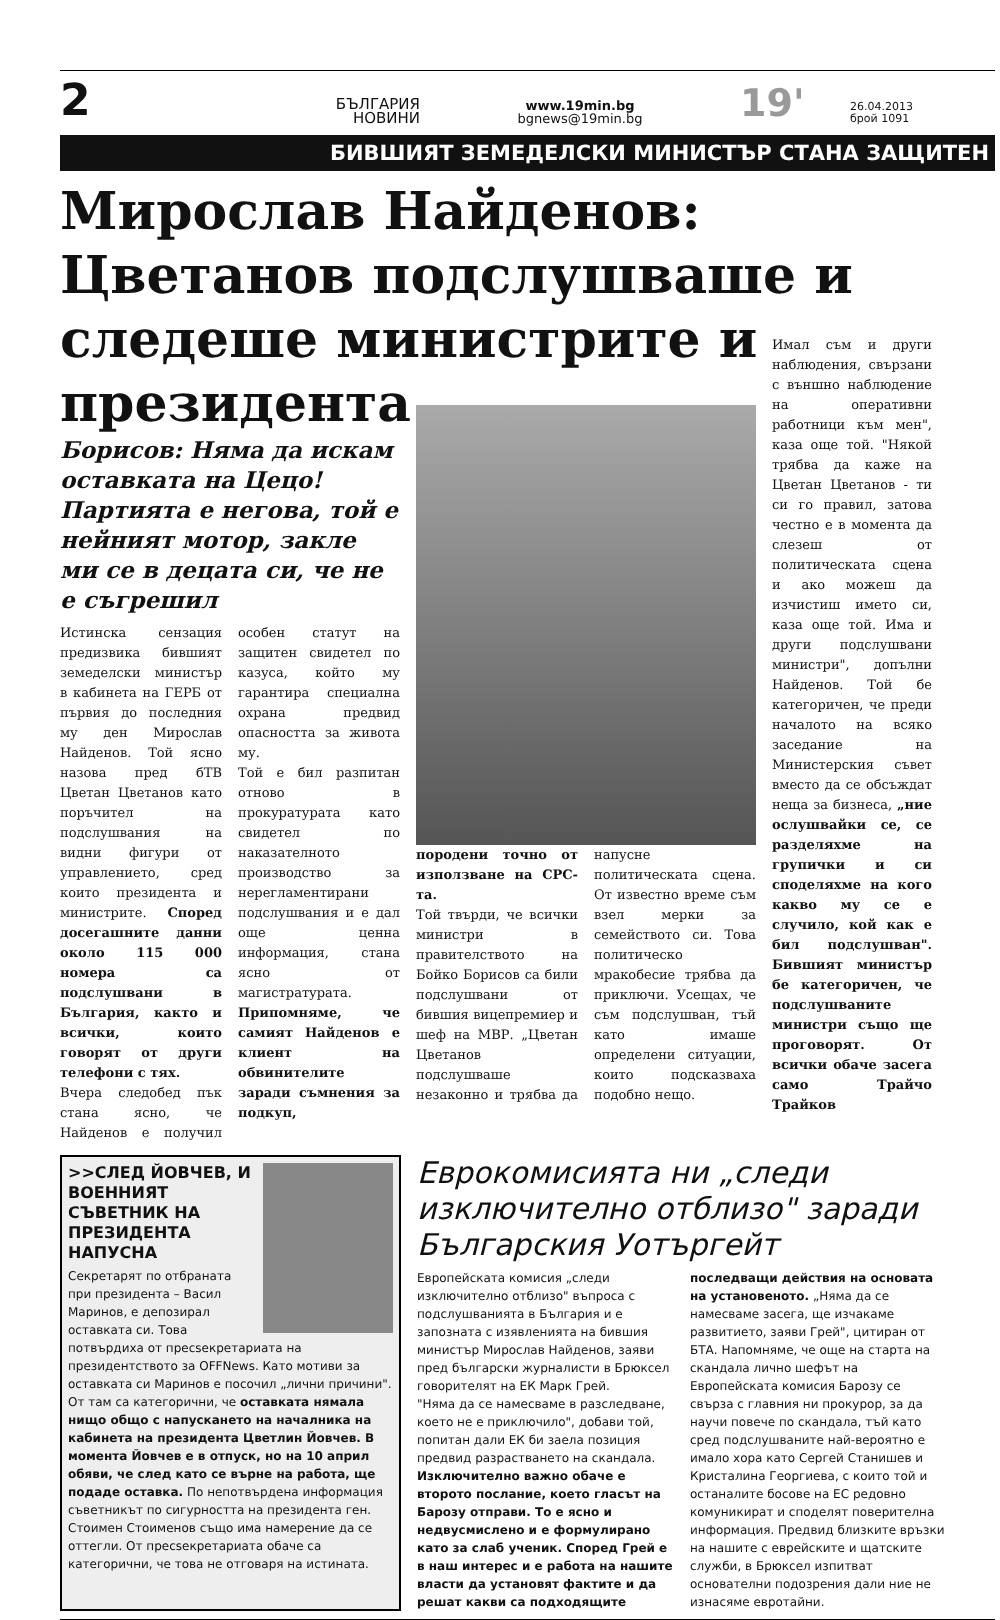2
БЪЛГАРИЯ
НОВИНИ
www.19min.bg
bgnews@19min.bg
19'
26.04.2013
брой 1091
БИВШИЯТ ЗЕМЕДЕЛСКИ МИНИСТЪР СТАНА ЗАЩИТЕН
Мирослав Найденов: Цветанов подслушваше и следеше министрите и президента
Борисов: Няма да искам оставката на Цецо! Партията е негова, той е нейният мотор, закле ми се в децата си, че не е съгрешил
Истинска сензация предизвика бившият земеделски министър в кабинета на ГЕРБ от първия до последния му ден Мирослав Найденов. Той ясно назова пред бТВ Цветан Цветанов като поръчител на подслушвания на видни фигури от управлението, сред които президента и министрите. Според досегашните данни около 115 000 номера са подслушвани в България, както и всички, които говорят от други телефони с тях.
Вчера следобед пък стана ясно, че Найденов е получил особен статут на защитен свидетел по казуса, който му гарантира специална охрана предвид опасността за живота му.
Той е бил разпитан отново в прокуратурата като свидетел по наказателното производство за нерегламентирани подслушвания и е дал още ценна информация, стана ясно от магистратурата. Припомняме, че самият Найденов е клиент на обвинителите заради съмнения за подкуп,
породени точно от използване на СРС-та.
Той твърди, че всички министри в правителството на Бойко Борисов са били подслушвани от бившия вицепремиер и шеф на МВР. „Цветан Цветанов подслушваше незаконно и трябва да напусне политическата сцена. От известно време съм взел мерки за семейството си. Това политическо мракобесие трябва да приключи. Усещах, че съм подслушван, тъй като имаше определени ситуации, които подсказваха подобно нещо.
Имал съм и други наблюдения, свързани с външно наблюдение на оперативни работници към мен", каза още той. "Някой трябва да каже на Цветан Цветанов - ти си го правил, затова честно е в момента да слезеш от политическата сцена и ако можеш да изчистиш името си, каза още той. Има и други подслушвани министри", допълни Найденов. Той бе категоричен, че преди началото на всяко заседание на Министерския съвет вместо да се обсъждат неща за бизнеса, „ние ослушвайки се, се разделяхме на групички и си споделяхме на кого какво му се е случило, кой как е бил подслушван". Бившият министър бе категоричен, че подслушваните министри също ще проговорят. От всички обаче засега само Трайчо Трайков
>>СЛЕД ЙОВЧЕВ, И ВОЕННИЯТ СЪВЕТНИК НА ПРЕЗИДЕНТА НАПУСНА
Секретарят по отбраната при президента – Васил Маринов, е депозирал оставката си. Това потвърдиха от пресsекретариата на президентството за OFFNews. Като мотиви за оставката си Маринов е посочил „лични причини". От там са категорични, че оставката нямала нищо общо с напускането на началника на кабинета на президента Цветлин Йовчев. В момента Йовчев е в отпуск, но на 10 април обяви, че след като се върне на работа, ще подаде оставка. По непотвърдена информация съветникът по сигурността на президента ген. Стоимен Стоименов също има намерение да се оттегли. От пресsекретариата обаче са категорични, че това не отговаря на истината.
Еврокомисията ни „следи изключително отблизо" заради Българския Уотъргейт
Европейската комисия „следи изключително отблизо" въпроса с подслушванията в България и е запозната с изявленията на бившия министър Мирослав Найденов, заяви пред български журналисти в Брюксел говорителят на ЕК Марк Грей.
"Няма да се намесваме в разследване, което не е приключило", добави той, попитан дали ЕК би заела позиция предвид разрастването на скандала. Изключително важно обаче е второто послание, което гласът на Барозу отправи. То е ясно и недвусмислено и е формулирано като за слаб ученик. Според Грей е в наш интерес и е работа на нашите власти да установят фактите и да решат какви са подходящите последващи действия на основата на установеното. „Няма да се намесваме засега, ще изчакаме развитието, заяви Грей", цитиран от БТА. Напомняме, че още на старта на скандала лично шефът на Европейската комисия Барозу се свърза с главния ни прокурор, за да научи повече по скандала, тъй като сред подслушваните най-вероятно е имало хора като Сергей Станишев и Кристалина Георгиева, с които той и останалите босове на ЕС редовно комуникират и споделят поверителна информация. Предвид близките връзки на нашите с еврейските и щатските служби, в Брюксел изпитват основателни подозрения дали ние не изнасяме евротайни.